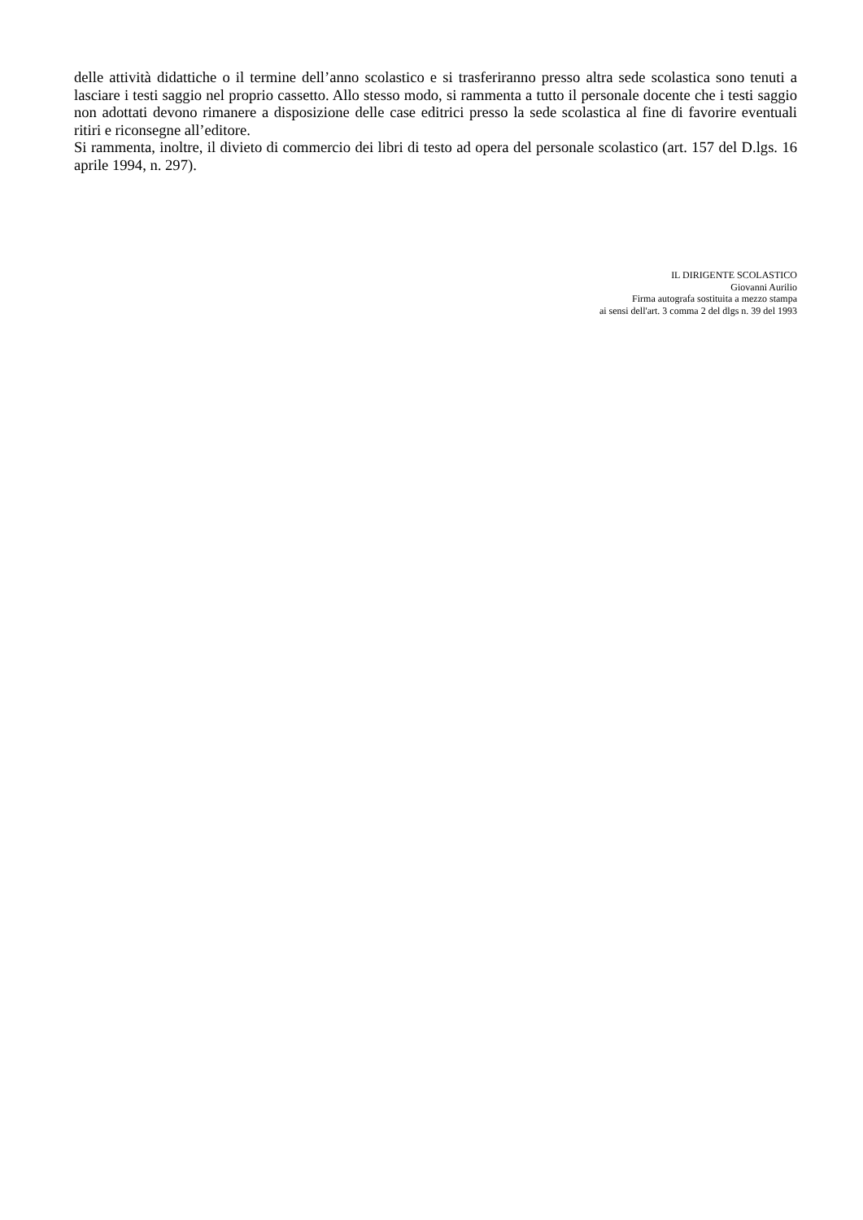delle attività didattiche o il termine dell’anno scolastico e si trasferiranno presso altra sede scolastica sono tenuti a lasciare i testi saggio nel proprio cassetto. Allo stesso modo, si rammenta a tutto il personale docente che i testi saggio non adottati devono rimanere a disposizione delle case editrici presso la sede scolastica al fine di favorire eventuali ritiri e riconsegne all’editore.
Si rammenta, inoltre, il divieto di commercio dei libri di testo ad opera del personale scolastico (art. 157 del D.lgs. 16 aprile 1994, n. 297).
IL DIRIGENTE SCOLASTICO
Giovanni Aurilio
Firma autografa sostituita a mezzo stampa
ai sensi dell'art. 3 comma 2 del dlgs n. 39 del 1993